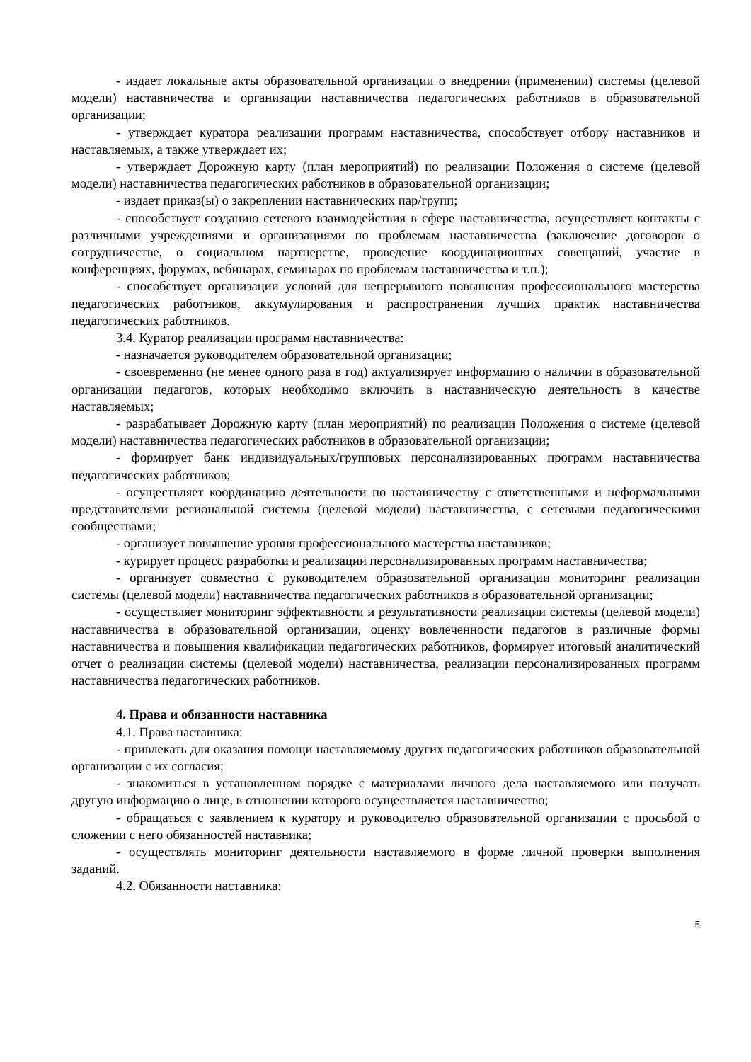- издает локальные акты образовательной организации о внедрении (применении) системы (целевой модели) наставничества и организации наставничества педагогических работников в образовательной организации;
- утверждает куратора реализации программ наставничества, способствует отбору наставников и наставляемых, а также утверждает их;
- утверждает Дорожную карту (план мероприятий) по реализации Положения о системе (целевой модели) наставничества педагогических работников в образовательной организации;
- издает приказ(ы) о закреплении наставнических пар/групп;
- способствует созданию сетевого взаимодействия в сфере наставничества, осуществляет контакты с различными учреждениями и организациями по проблемам наставничества (заключение договоров о сотрудничестве, о социальном партнерстве, проведение координационных совещаний, участие в конференциях, форумах, вебинарах, семинарах по проблемам наставничества и т.п.);
- способствует организации условий для непрерывного повышения профессионального мастерства педагогических работников, аккумулирования и распространения лучших практик наставничества педагогических работников.
3.4. Куратор реализации программ наставничества:
- назначается руководителем образовательной организации;
- своевременно (не менее одного раза в год) актуализирует информацию о наличии в образовательной организации педагогов, которых необходимо включить в наставническую деятельность в качестве наставляемых;
- разрабатывает Дорожную карту (план мероприятий) по реализации Положения о системе (целевой модели) наставничества педагогических работников в образовательной организации;
- формирует банк индивидуальных/групповых персонализированных программ наставничества педагогических работников;
- осуществляет координацию деятельности по наставничеству с ответственными и неформальными представителями региональной системы (целевой модели) наставничества, с сетевыми педагогическими сообществами;
- организует повышение уровня профессионального мастерства наставников;
- курирует процесс разработки и реализации персонализированных программ наставничества;
- организует совместно с руководителем образовательной организации мониторинг реализации системы (целевой модели) наставничества педагогических работников в образовательной организации;
- осуществляет мониторинг эффективности и результативности реализации системы (целевой модели) наставничества в образовательной организации, оценку вовлеченности педагогов в различные формы наставничества и повышения квалификации педагогических работников, формирует итоговый аналитический отчет о реализации системы (целевой модели) наставничества, реализации персонализированных программ наставничества педагогических работников.
4. Права и обязанности наставника
4.1. Права наставника:
- привлекать для оказания помощи наставляемому других педагогических работников образовательной организации с их согласия;
- знакомиться в установленном порядке с материалами личного дела наставляемого или получать другую информацию о лице, в отношении которого осуществляется наставничество;
- обращаться с заявлением к куратору и руководителю образовательной организации с просьбой о сложении с него обязанностей наставника;
- осуществлять мониторинг деятельности наставляемого в форме личной проверки выполнения заданий.
4.2. Обязанности наставника:
5